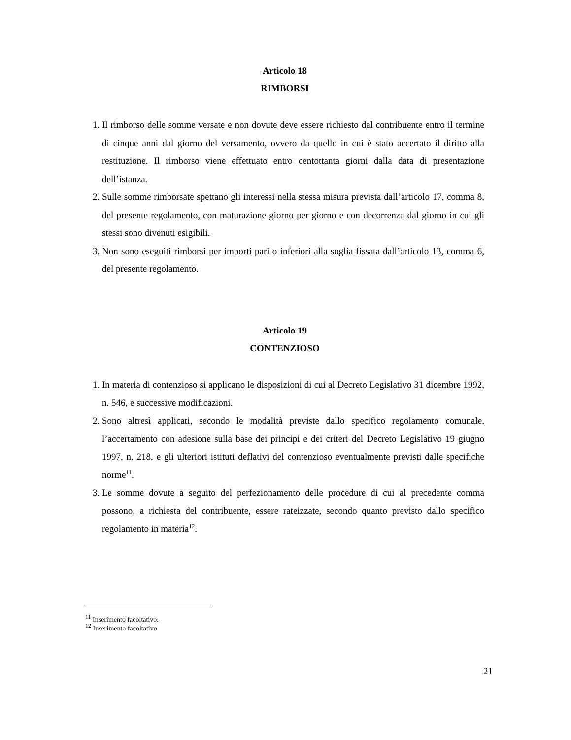Articolo 18
RIMBORSI
1. Il rimborso delle somme versate e non dovute deve essere richiesto dal contribuente entro il termine di cinque anni dal giorno del versamento, ovvero da quello in cui è stato accertato il diritto alla restituzione. Il rimborso viene effettuato entro centottanta giorni dalla data di presentazione dell’istanza.
2. Sulle somme rimborsate spettano gli interessi nella stessa misura prevista dall’articolo 17, comma 8, del presente regolamento, con maturazione giorno per giorno e con decorrenza dal giorno in cui gli stessi sono divenuti esigibili.
3. Non sono eseguiti rimborsi per importi pari o inferiori alla soglia fissata dall’articolo 13, comma 6, del presente regolamento.
Articolo 19
CONTENZIOSO
1. In materia di contenzioso si applicano le disposizioni di cui al Decreto Legislativo 31 dicembre 1992, n. 546, e successive modificazioni.
2. Sono altresì applicati, secondo le modalità previste dallo specifico regolamento comunale, l’accertamento con adesione sulla base dei principi e dei criteri del Decreto Legislativo 19 giugno 1997, n. 218, e gli ulteriori istituti deflativi del contenzioso eventualmente previsti dalle specifiche norme<sup>11</sup>.
3. Le somme dovute a seguito del perfezionamento delle procedure di cui al precedente comma possono, a richiesta del contribuente, essere rateizzate, secondo quanto previsto dallo specifico regolamento in materia<sup>12</sup>.
<sup>11</sup> Inserimento facoltativo.
<sup>12</sup> Inserimento facoltativo
21